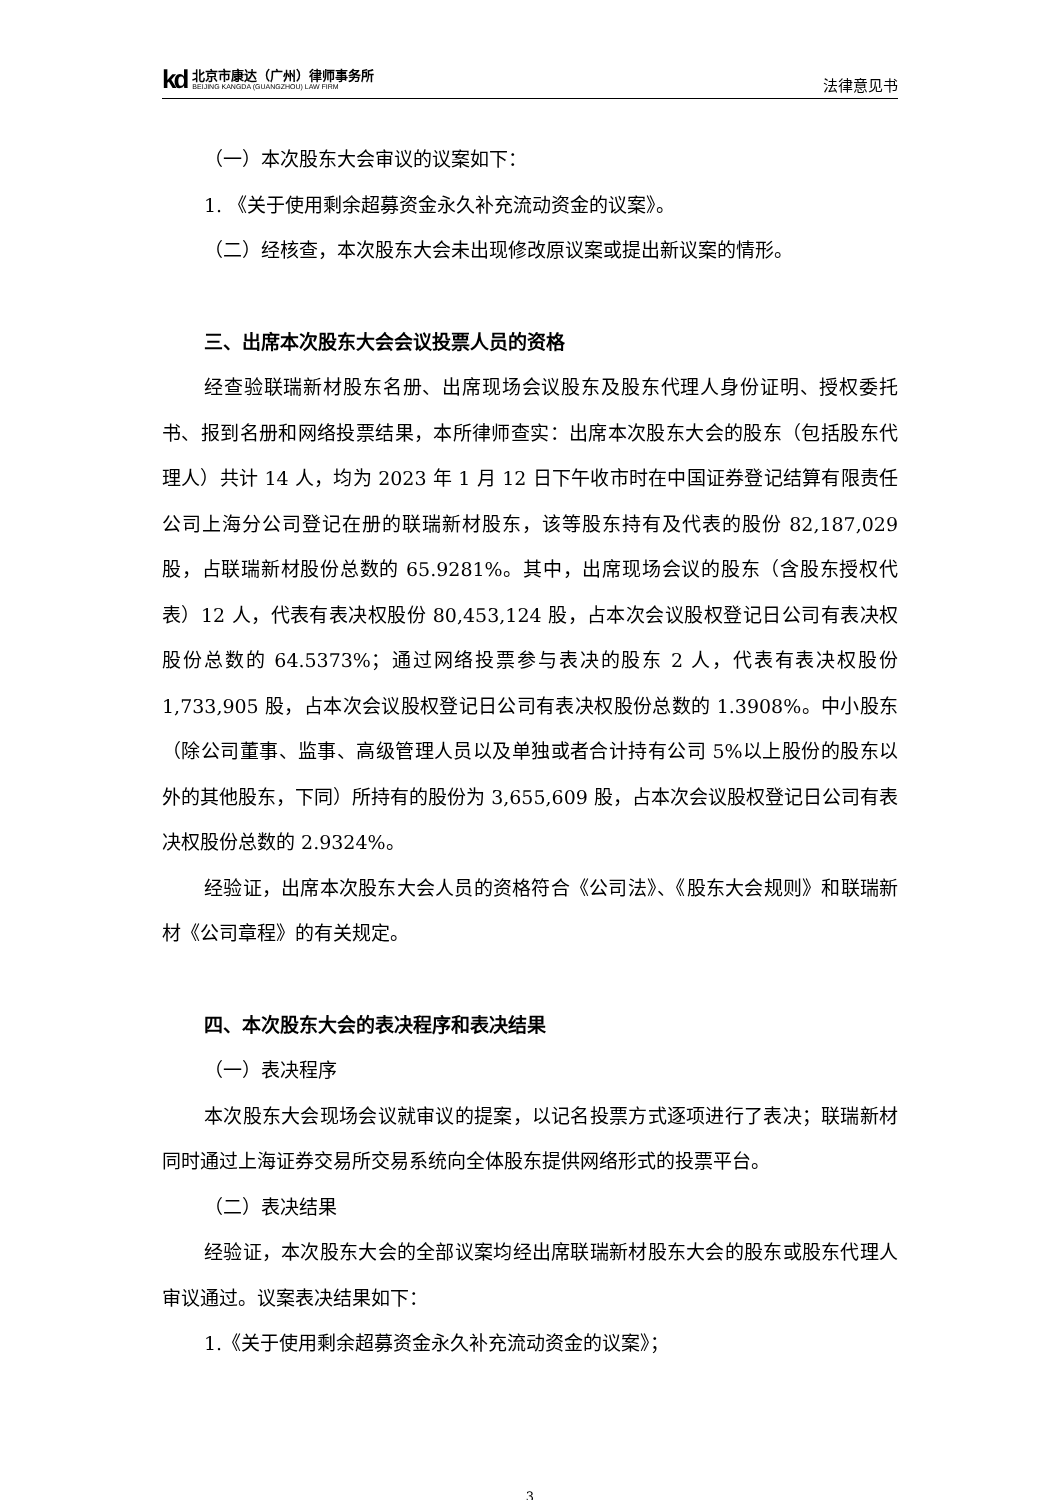kd
北京市康达（广州）律师事务所
BEIJING KANGDA (GUANGZHOU) LAW FIRM
法律意见书
（一）本次股东大会审议的议案如下：
1. 《关于使用剩余超募资金永久补充流动资金的议案》。
（二）经核查，本次股东大会未出现修改原议案或提出新议案的情形。
三、出席本次股东大会会议投票人员的资格
经查验联瑞新材股东名册、出席现场会议股东及股东代理人身份证明、授权委托书、报到名册和网络投票结果，本所律师查实：出席本次股东大会的股东（包括股东代理人）共计 14 人，均为 2023 年 1 月 12 日下午收市时在中国证券登记结算有限责任公司上海分公司登记在册的联瑞新材股东，该等股东持有及代表的股份 82,187,029 股，占联瑞新材股份总数的 65.9281%。其中，出席现场会议的股东（含股东授权代表）12 人，代表有表决权股份 80,453,124 股，占本次会议股权登记日公司有表决权股份总数的 64.5373%；通过网络投票参与表决的股东 2 人，代表有表决权股份 1,733,905 股，占本次会议股权登记日公司有表决权股份总数的 1.3908%。中小股东（除公司董事、监事、高级管理人员以及单独或者合计持有公司 5%以上股份的股东以外的其他股东，下同）所持有的股份为 3,655,609 股，占本次会议股权登记日公司有表决权股份总数的 2.9324%。
经验证，出席本次股东大会人员的资格符合《公司法》、《股东大会规则》和联瑞新材《公司章程》的有关规定。
四、本次股东大会的表决程序和表决结果
（一）表决程序
本次股东大会现场会议就审议的提案，以记名投票方式逐项进行了表决；联瑞新材同时通过上海证券交易所交易系统向全体股东提供网络形式的投票平台。
（二）表决结果
经验证，本次股东大会的全部议案均经出席联瑞新材股东大会的股东或股东代理人审议通过。议案表决结果如下：
1.《关于使用剩余超募资金永久补充流动资金的议案》；
3